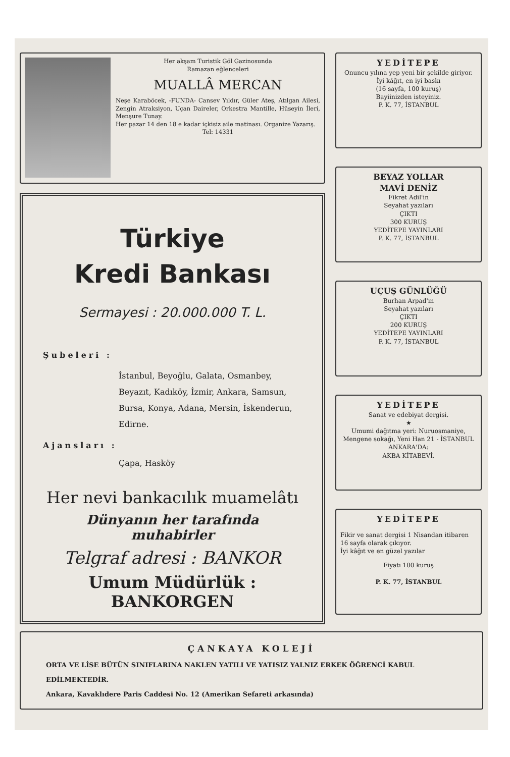Her akşam Turistik Göl Gazinosunda
Ramazan eğlenceleri
MUALLÂ MERCAN
Neşe Karaböcek, -FUNDA- Cansev Yıldır, Güler Ateş, Atılgan Ailesi, Zengin Atraksiyon, Uçan Daireler, Orkestra Mantille, Hüseyin İleri, Menşure Tunay.
Her pazar 14 den 18 e kadar içkisiz aile matinası. Organize Yazarış.
Tel: 14331
Türkiye
Kredi Bankası
Sermayesi : 20.000.000 T. L.
Şubeleri :
İstanbul, Beyoğlu, Galata, Osmanbey, Beyazıt, Kadıköy, İzmir, Ankara, Samsun, Bursa, Konya, Adana, Mersin, İskenderun, Edirne.
Ajansları :
Çapa, Hasköy
Her nevi bankacılık muamelâtı
Dünyanın her tarafında muhabirler
Telgraf adresi : BANKOR
Umum Müdürlük : BANKORGEN
YEDİTEPE
Onuncu yılına yep yeni bir şekilde giriyor.
İyi kâğıt, en iyi baskı
(16 sayfa, 100 kuruş)
Bayiinizden isteyiniz.
P. K. 77, İSTANBUL
BEYAZ YOLLAR
MAVİ DENİZ
Fikret Adil'in
Seyahat yazıları
ÇIKTI
300 KURUŞ
YEDİTEPE YAYINLARI
P. K. 77, İSTANBUL
UÇUŞ GÜNLÜĞÜ
Burhan Arpad'ın
Seyahat yazıları
ÇIKTI
200 KURUŞ
YEDİTEPE YAYINLARI
P. K. 77, İSTANBUL
YEDİTEPE
Sanat ve edebiyat dergisi.
★
Umumi dağıtma yeri: Nuruosmaniye, Mengene sokağı, Yeni Han 21 - İSTANBUL
ANKARA'DA:
AKBA KİTABEVİ.
YEDİTEPE
Fikir ve sanat dergisi 1 Nisandan itibaren 16 sayfa olarak çıkıyor.
İyi kâğıt ve en güzel yazılar
Fiyatı 100 kuruş
P. K. 77, İSTANBUL
ÇANKAYA KOLEJİ
ORTA VE LİSE BÜTÜN SINIFLARINA NAKLEN YATILI VE YATISIZ YALNIZ ERKEK ÖĞRENCİ KABUL EDİLMEKTEDİR.
Ankara, Kavaklıdere Paris Caddesi No. 12 (Amerikan Sefareti arkasında)